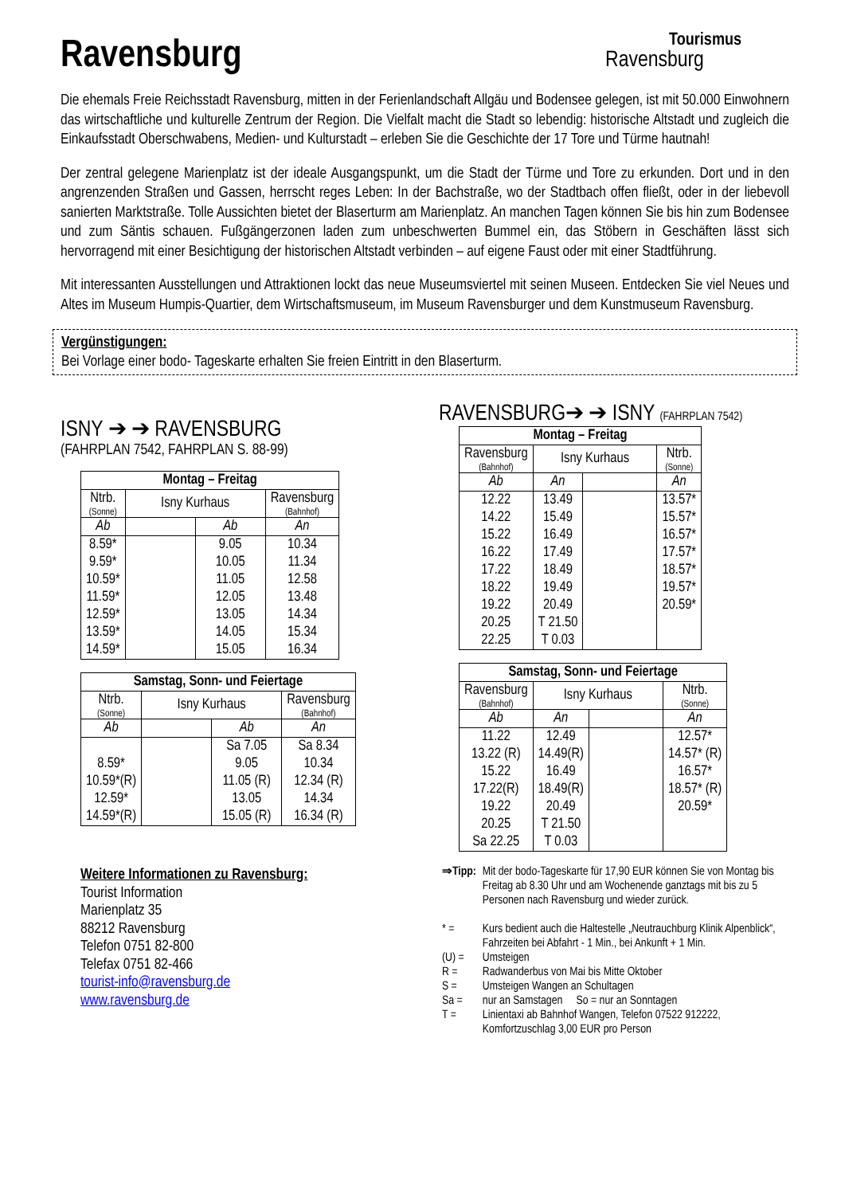Ravensburg
Tourismus
Ravensburg
Die ehemals Freie Reichsstadt Ravensburg, mitten in der Ferienlandschaft Allgäu und Bodensee gelegen, ist mit 50.000 Einwohnern das wirtschaftliche und kulturelle Zentrum der Region. Die Vielfalt macht die Stadt so lebendig: historische Altstadt und zugleich die Einkaufsstadt Oberschwabens, Medien- und Kulturstadt – erleben Sie die Geschichte der 17 Tore und Türme hautnah!
Der zentral gelegene Marienplatz ist der ideale Ausgangspunkt, um die Stadt der Türme und Tore zu erkunden. Dort und in den angrenzenden Straßen und Gassen, herrscht reges Leben: In der Bachstraße, wo der Stadtbach offen fließt, oder in der liebevoll sanierten Marktstraße. Tolle Aussichten bietet der Blaserturm am Marienplatz. An manchen Tagen können Sie bis hin zum Bodensee und zum Säntis schauen. Fußgängerzonen laden zum unbeschwerten Bummel ein, das Stöbern in Geschäften lässt sich hervorragend mit einer Besichtigung der historischen Altstadt verbinden – auf eigene Faust oder mit einer Stadtführung.
Mit interessanten Ausstellungen und Attraktionen lockt das neue Museumsviertel mit seinen Museen. Entdecken Sie viel Neues und Altes im Museum Humpis-Quartier, dem Wirtschaftsmuseum, im Museum Ravensburger und dem Kunstmuseum Ravensburg.
Vergünstigungen:
Bei Vorlage einer bodo- Tageskarte erhalten Sie freien Eintritt in den Blaserturm.
ISNY ➔ ➔ RAVENSBURG
(FAHRPLAN 7542, FAHRPLAN S. 88-99)
| Montag – Freitag | | | |
| --- | --- | --- | --- |
| Ntrb. (Sonne) | Isny Kurhaus | | Ravensburg (Bahnhof) |
| Ab | | Ab | An |
| 8.59* 9.59* 10.59* 11.59* 12.59* 13.59* 14.59* | | 9.05 10.05 11.05 12.05 13.05 14.05 15.05 | 10.34 11.34 12.58 13.48 14.34 15.34 16.34 |
| Samstag, Sonn- und Feiertage | | | |
| --- | --- | --- | --- |
| Ntrb. (Sonne) | Isny Kurhaus | | Ravensburg (Bahnhof) |
| Ab | | Ab | An |
| 8.59* 10.59*(R) 12.59* 14.59*(R) | | Sa 7.05 9.05 11.05 (R) 13.05 15.05 (R) | Sa 8.34 10.34 12.34 (R) 14.34 16.34 (R) |
Weitere Informationen zu Ravensburg:
Tourist Information
Marienplatz 35
88212 Ravensburg
Telefon 0751 82-800
Telefax 0751 82-466
tourist-info@ravensburg.de
www.ravensburg.de
RAVENSBURG➔ ➔ ISNY (FAHRPLAN 7542)
| Montag – Freitag | | | |
| --- | --- | --- | --- |
| Ravensburg (Bahnhof) | Isny Kurhaus | | Ntrb. (Sonne) |
| Ab | An | | An |
| 12.22 14.22 15.22 16.22 17.22 18.22 19.22 20.25 22.25 | 13.49 15.49 16.49 17.49 18.49 19.49 20.49 T 21.50 T 0.03 | | 13.57* 15.57* 16.57* 17.57* 18.57* 19.57* 20.59* |
| Samstag, Sonn- und Feiertage | | | |
| --- | --- | --- | --- |
| Ravensburg (Bahnhof) | Isny Kurhaus | | Ntrb. (Sonne) |
| Ab | An | | An |
| 11.22 13.22 (R) 15.22 17.22(R) 19.22 20.25 Sa 22.25 | 12.49 14.49(R) 16.49 18.49(R) 20.49 T 21.50 T 0.03 | | 12.57* 14.57* (R) 16.57* 18.57* (R) 20.59* |
| ⇒Tipp: | Mit der bodo-Tageskarte für 17,90 EUR können Sie von Montag bis Freitag ab 8.30 Uhr und am Wochenende ganztags mit bis zu 5 Personen nach Ravensburg und wieder zurück. |
| * = | Kurs bedient auch die Haltestelle „Neutrauchburg Klinik Alpenblick“, Fahrzeiten bei Abfahrt - 1 Min., bei Ankunft + 1 Min. |
| (U) = | Umsteigen |
| R = | Radwanderbus von Mai bis Mitte Oktober |
| S = | Umsteigen Wangen an Schultagen |
| Sa = | nur an Samstagen So = nur an Sonntagen |
| T = | Linientaxi ab Bahnhof Wangen, Telefon 07522 912222, Komfortzuschlag 3,00 EUR pro Person |